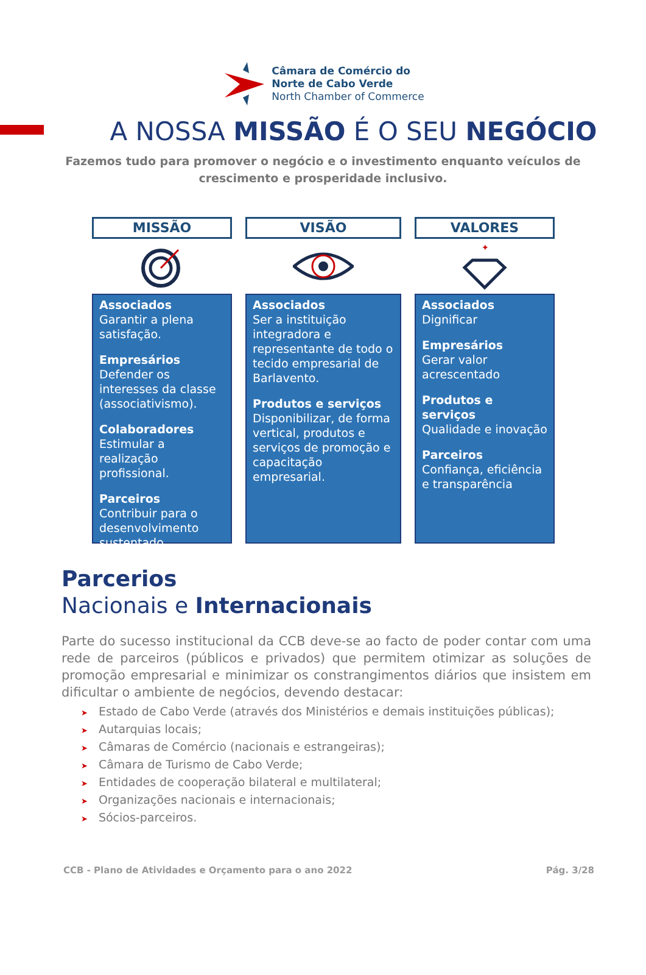Câmara de Comércio do
Norte de Cabo Verde
North Chamber of Commerce
A NOSSA MISSÃO É O SEU NEGÓCIO
Fazemos tudo para promover o negócio e o investimento enquanto veículos de crescimento e prosperidade inclusivo.
MISSÃO
Associados
Garantir a plena satisfação.
Empresários
Defender os interesses da classe (associativismo).
Colaboradores
Estimular a realização profissional.
Parceiros
Contribuir para o desenvolvimento sustentado.
VISÃO
Associados
Ser a instituição integradora e representante de todo o tecido empresarial de Barlavento.
Produtos e serviços
Disponibilizar, de forma vertical, produtos e serviços de promoção e capacitação empresarial.
VALORES
✦
Associados
Dignificar
Empresários
Gerar valor acrescentado
Produtos e serviços
Qualidade e inovação
Parceiros
Confiança, eficiência e transparência
Parcerios
Nacionais e Internacionais
Parte do sucesso institucional da CCB deve-se ao facto de poder contar com uma rede de parceiros (públicos e privados) que permitem otimizar as soluções de promoção empresarial e minimizar os constrangimentos diários que insistem em dificultar o ambiente de negócios, devendo destacar:
➤ Estado de Cabo Verde (através dos Ministérios e demais instituições públicas);
➤ Autarquias locais;
➤ Câmaras de Comércio (nacionais e estrangeiras);
➤ Câmara de Turismo de Cabo Verde;
➤ Entidades de cooperação bilateral e multilateral;
➤ Organizações nacionais e internacionais;
➤ Sócios-parceiros.
CCB - Plano de Atividades e Orçamento para o ano 2022 Pág. 3/28